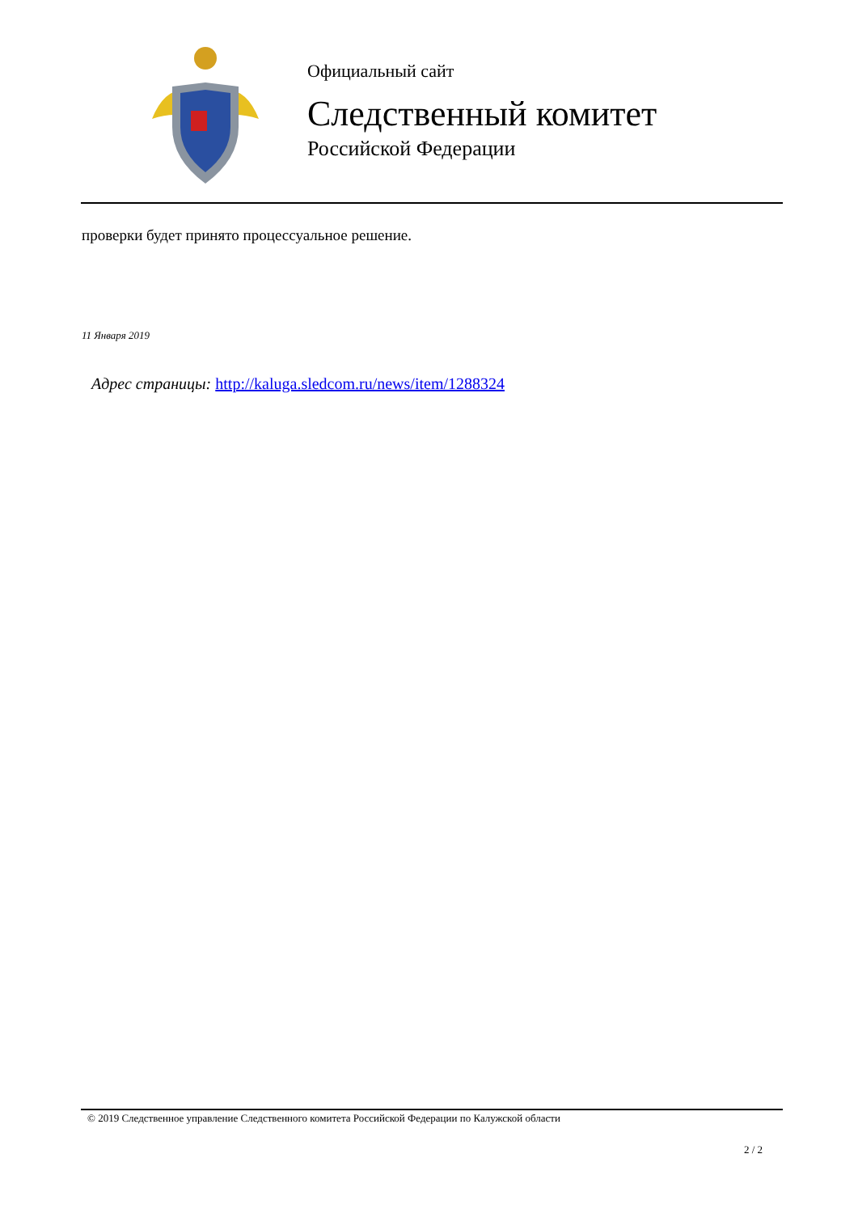Официальный сайт
Следственный комитет
Российской Федерации
проверки будет принято процессуальное решение.
11 Января 2019
Адрес страницы: http://kaluga.sledcom.ru/news/item/1288324
© 2019 Следственное управление Следственного комитета Российской Федерации по Калужской области
2 / 2